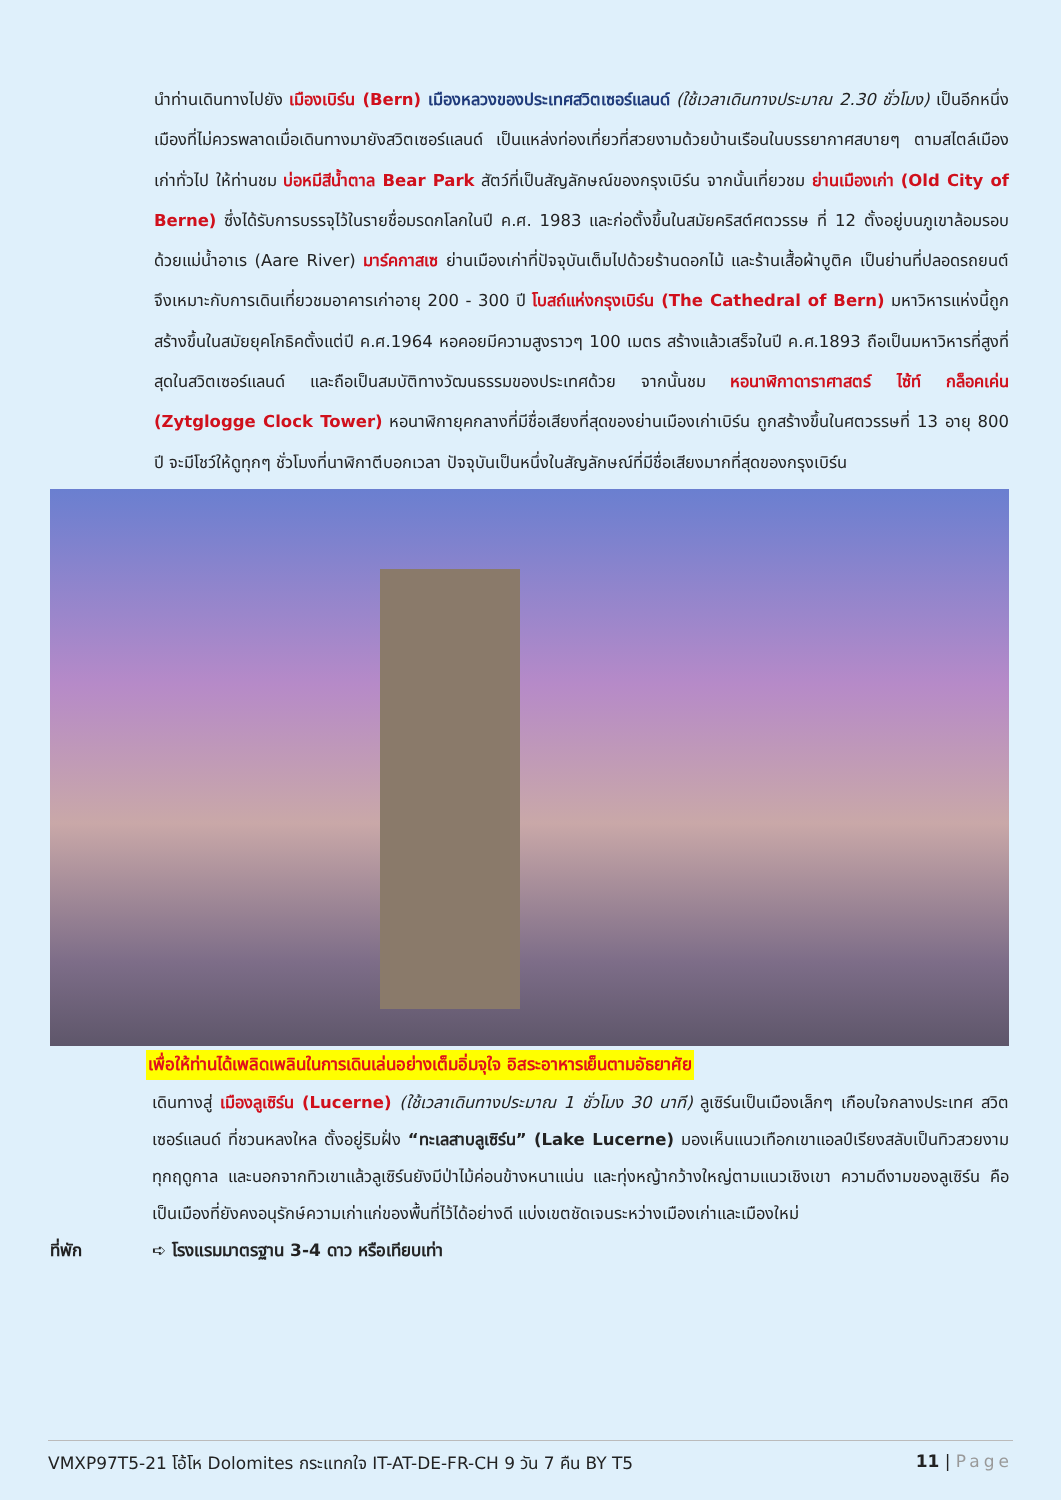นำท่านเดินทางไปยัง เมืองเบิร์น (Bern) เมืองหลวงของประเทศสวิตเซอร์แลนด์ (ใช้เวลาเดินทางประมาณ 2.30 ชั่วโมง) เป็นอีกหนึ่งเมืองที่ไม่ควรพลาดเมื่อเดินทางมายังสวิตเซอร์แลนด์ เป็นแหล่งท่องเที่ยวที่สวยงามด้วยบ้านเรือนในบรรยากาศสบายๆ ตามสไตล์เมืองเก่าทั่วไป ให้ท่านชม บ่อหมีสีน้ำตาล Bear Park สัตว์ที่เป็นสัญลักษณ์ของกรุงเบิร์น จากนั้นเที่ยวชม ย่านเมืองเก่า (Old City of Berne) ซึ่งได้รับการบรรจุไว้ในรายชื่อมรดกโลกในปี ค.ศ. 1983 และก่อตั้งขึ้นในสมัยคริสต์ศตวรรษ ที่ 12 ตั้งอยู่บนภูเขาล้อมรอบด้วยแม่น้ำอาเร (Aare River) มาร์คกาสเซ ย่านเมืองเก่าที่ปัจจุบันเต็มไปด้วยร้านดอกไม้ และร้านเสื้อผ้าบูติค เป็นย่านที่ปลอดรถยนต์จึงเหมาะกับการเดินเที่ยวชมอาคารเก่าอายุ 200 - 300 ปี โบสถ์แห่งกรุงเบิร์น (The Cathedral of Bern) มหาวิหารแห่งนี้ถูกสร้างขึ้นในสมัยยุคโกธิคตั้งแต่ปี ค.ศ.1964 หอคอยมีความสูงราวๆ 100 เมตร สร้างแล้วเสร็จในปี ค.ศ.1893 ถือเป็นมหาวิหารที่สูงที่สุดในสวิตเซอร์แลนด์ และถือเป็นสมบัติทางวัฒนธรรมของประเทศด้วย จากนั้นชม หอนาฬิกาดาราศาสตร์ ไซ้ท์ กล็อคเค่น (Zytglogge Clock Tower) หอนาฬิกายุคกลางที่มีชื่อเสียงที่สุดของย่านเมืองเก่าเบิร์น ถูกสร้างขึ้นในศตวรรษที่ 13 อายุ 800 ปี จะมีโชว์ให้ดูทุกๆ ชั่วโมงที่นาฬิกาตีบอกเวลา ปัจจุบันเป็นหนึ่งในสัญลักษณ์ที่มีชื่อเสียงมากที่สุดของกรุงเบิร์น
เพื่อให้ท่านได้เพลิดเพลินในการเดินเล่นอย่างเต็มอิ่มจุใจ อิสระอาหารเย็นตามอัธยาศัย
เดินทางสู่ เมืองลูเซิร์น (Lucerne) (ใช้เวลาเดินทางประมาณ 1 ชั่วโมง 30 นาที) ลูเซิร์นเป็นเมืองเล็กๆ เกือบใจกลางประเทศ สวิตเซอร์แลนด์ ที่ชวนหลงใหล ตั้งอยู่ริมฝั่ง “ทะเลสาบลูเซิร์น” (Lake Lucerne) มองเห็นแนวเทือกเขาแอลป์เรียงสลับเป็นทิวสวยงามทุกฤดูกาล และนอกจากทิวเขาแล้วลูเซิร์นยังมีป่าไม้ค่อนข้างหนาแน่น และทุ่งหญ้ากว้างใหญ่ตามแนวเชิงเขา ความดีงามของลูเซิร์น คือเป็นเมืองที่ยังคงอนุรักษ์ความเก่าแก่ของพื้นที่ไว้ได้อย่างดี แบ่งเขตชัดเจนระหว่างเมืองเก่าและเมืองใหม่
ที่พัก ➪ โรงแรมมาตรฐาน 3-4 ดาว หรือเทียบเท่า
VMXP97T5-21 โอ้โห Dolomites กระแทกใจ IT-AT-DE-FR-CH 9 วัน 7 คืน BY T5 11 | Page